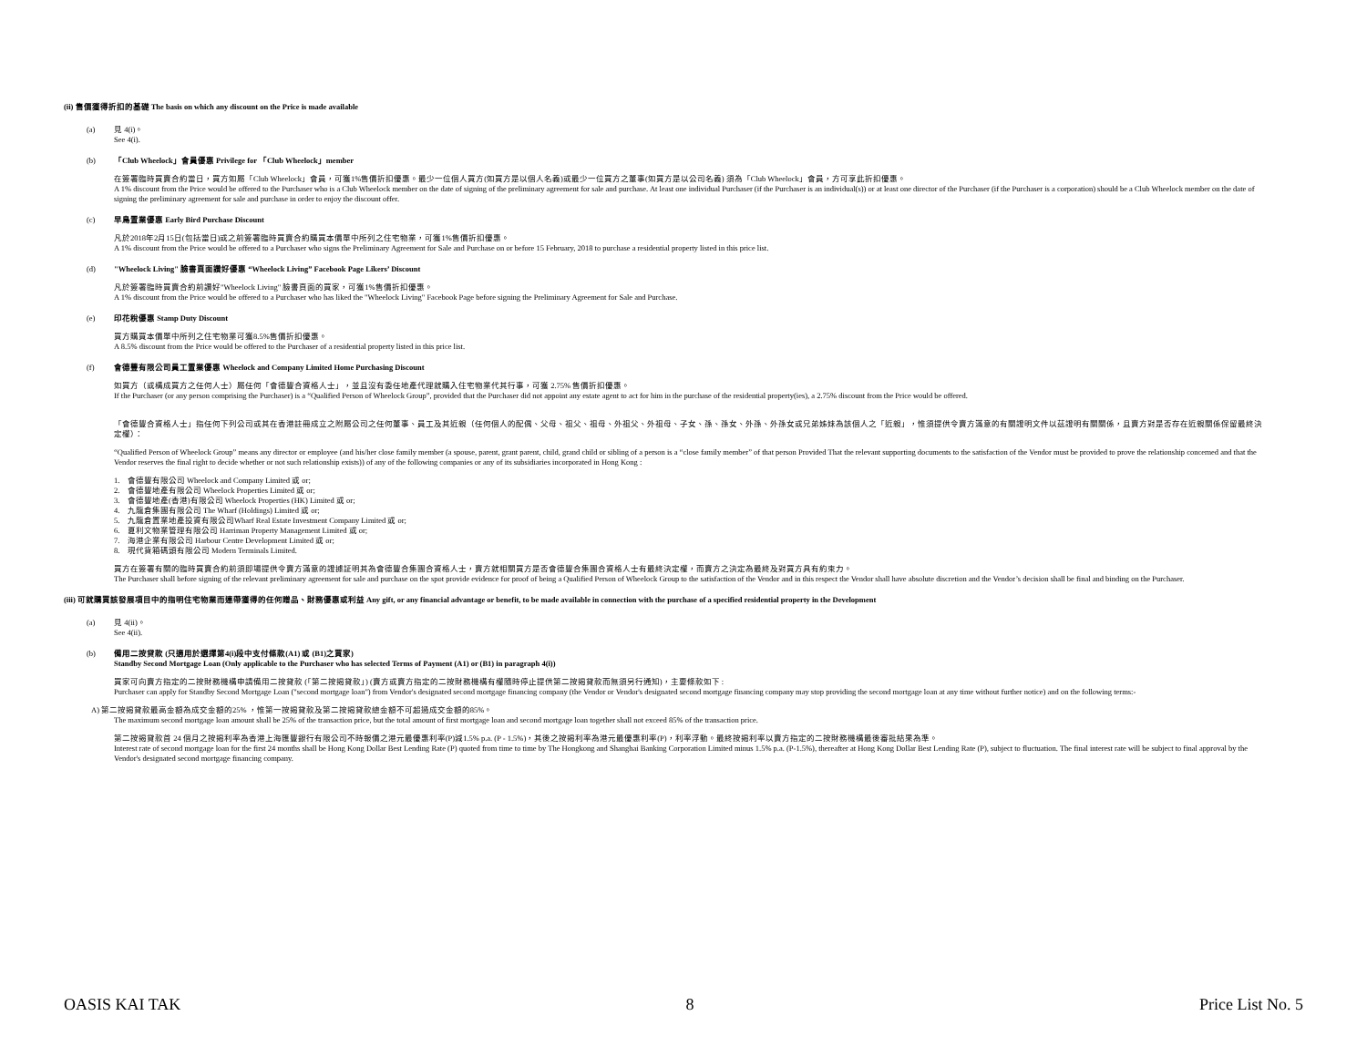(ii) 售價獲得折扣的基礎 The basis on which any discount on the Price is made available
(a)
見 4(i)。
See 4(i).
(b)
「Club Wheelock」會員優惠 Privilege for 「Club Wheelock」member
在簽署臨時買賣合約當日，買方如屬「Club Wheelock」會員，可獲1%售價折扣優惠。最少一位個人買方(如買方是以個人名義)或最少一位買方之董事(如買方是以公司名義) 須為「Club Wheelock」會員，方可享此折扣優惠。
A 1% discount from the Price would be offered to the Purchaser who is a Club Wheelock member on the date of signing of the preliminary agreement for sale and purchase. At least one individual Purchaser (if the Purchaser is an individual(s)) or at least one director of the Purchaser (if the Purchaser is a corporation) should be a Club Wheelock member on the date of signing the preliminary agreement for sale and purchase in order to enjoy the discount offer.
(c)
早鳥置業優惠 Early Bird Purchase Discount
凡於2018年2月15日(包括當日)或之前簽署臨時買賣合約購買本價單中所列之住宅物業，可獲1%售價折扣優惠。
A 1% discount from the Price would be offered to a Purchaser who signs the Preliminary Agreement for Sale and Purchase on or before 15 February, 2018 to purchase a residential property listed in this price list.
(d)
"Wheelock Living" 臉書頁面讚好優惠 “Wheelock Living” Facebook Page Likers’ Discount
凡於簽署臨時買賣合約前讚好"Wheelock Living" 臉書頁面的買家，可獲1%售價折扣優惠。
A 1% discount from the Price would be offered to a Purchaser who has liked the "Wheelock Living" Facebook Page before signing the Preliminary Agreement for Sale and Purchase.
(e)
印花稅優惠 Stamp Duty Discount
買方購買本價單中所列之住宅物業可獲8.5%售價折扣優惠。
A 8.5% discount from the Price would be offered to the Purchaser of a residential property listed in this price list.
(f)
會德豐有限公司員工置業優惠 Wheelock and Company Limited Home Purchasing Discount
如買方（或構成買方之任何人士）屬任何「會德豐合資格人士」，並且沒有委任地產代理就購入住宅物業代其行事，可獲 2.75% 售價折扣優惠。
If the Purchaser (or any person comprising the Purchaser) is a “Qualified Person of Wheelock Group”, provided that the Purchaser did not appoint any estate agent to act for him in the purchase of the residential property(ies), a 2.75% discount from the Price would be offered.
「會德豐合資格人士」指任何下列公司或其在香港註冊成立之附屬公司之任何董事、員工及其近親（任何個人的配偶、父母、祖父、祖母、外祖父、外祖母、子女、孫、孫女、外孫、外孫女或兄弟姊妹為該個人之「近親」，惟須提供令賣方滿意的有關證明文件以茲證明有關關係，且賣方對是否存在近親關係保留最終決定權）：
“Qualified Person of Wheelock Group” means any director or employee (and his/her close family member (a spouse, parent, grant parent, child, grand child or sibling of a person is a “close family member” of that person Provided That the relevant supporting documents to the satisfaction of the Vendor must be provided to prove the relationship concerned and that the Vendor reserves the final right to decide whether or not such relationship exists)) of any of the following companies or any of its subsidiaries incorporated in Hong Kong :
1. 會德豐有限公司 Wheelock and Company Limited 或 or;
2. 會德豐地產有限公司 Wheelock Properties Limited 或 or;
3. 會德豐地產(香港)有限公司 Wheelock Properties (HK) Limited 或 or;
4. 九龍倉集團有限公司 The Wharf (Holdings) Limited 或 or;
5. 九龍倉置業地產投資有限公司Wharf Real Estate Investment Company Limited 或 or;
6. 夏利文物業管理有限公司 Harriman Property Management Limited 或 or;
7. 海港企業有限公司 Harbour Centre Development Limited 或 or;
8. 現代貨箱碼頭有限公司 Modern Terminals Limited.
買方在簽署有關的臨時買賣合約前須即場提供令賣方滿意的證據証明其為會德豐合集團合資格人士，賣方就相關買方是否會德豐合集團合資格人士有最終決定權，而賣方之決定為最終及對買方具有約束力。
The Purchaser shall before signing of the relevant preliminary agreement for sale and purchase on the spot provide evidence for proof of being a Qualified Person of Wheelock Group to the satisfaction of the Vendor and in this respect the Vendor shall have absolute discretion and the Vendor’s decision shall be final and binding on the Purchaser.
(iii) 可就購買該發展項目中的指明住宅物業而連帶獲得的任何贈品、財務優惠或利益 Any gift, or any financial advantage or benefit, to be made available in connection with the purchase of a specified residential property in the Development
(a)
見 4(ii)。
See 4(ii).
(b)
備用二按貸款 (只適用於選擇第4(i)段中支付條款(A1) 或 (B1)之買家)
Standby Second Mortgage Loan (Only applicable to the Purchaser who has selected Terms of Payment (A1) or (B1) in paragraph 4(i))
買家可向賣方指定的二按財務機構申請備用二按貸款 (「第二按揭貸款」) (賣方或賣方指定的二按財務機構有權隨時停止提供第二按揭貸款而無須另行通知)，主要條款如下 :
Purchaser can apply for Standby Second Mortgage Loan ("second mortgage loan") from Vendor's designated second mortgage financing company (the Vendor or Vendor's designated second mortgage financing company may stop providing the second mortgage loan at any time without further notice) and on the following terms:-
A) 第二按揭貸款最高金額為成交金額的25% ，惟第一按揭貸款及第二按揭貸款總金額不可超過成交金額的85%。
The maximum second mortgage loan amount shall be 25% of the transaction price, but the total amount of first mortgage loan and second mortgage loan together shall not exceed 85% of the transaction price.
第二按揭貸款首 24 個月之按揭利率為香港上海匯豐銀行有限公司不時報價之港元最優惠利率(P)減1.5% p.a. (P - 1.5%)，其後之按揭利率為港元最優惠利率(P)，利率浮動。最終按揭利率以賣方指定的二按財務機構最後審批結果為準。
Interest rate of second mortgage loan for the first 24 months shall be Hong Kong Dollar Best Lending Rate (P) quoted from time to time by The Hongkong and Shanghai Banking Corporation Limited minus 1.5% p.a. (P-1.5%), thereafter at Hong Kong Dollar Best Lending Rate (P), subject to fluctuation. The final interest rate will be subject to final approval by the Vendor's designated second mortgage financing company.
OASIS KAI TAK 8 Price List No. 5